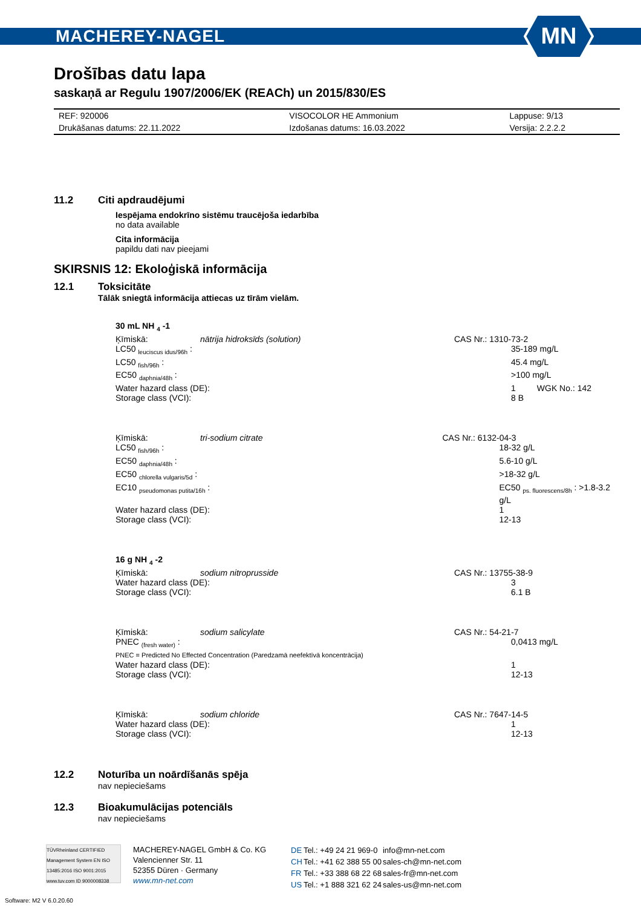MACHEREY-NAGEL
MN
Drošības datu lapa
saskaņā ar Regulu 1907/2006/EK (REACh) un 2015/830/ES
| REF: 920006 | VISOCOLOR HE Ammonium | Lappuse: 9/13 |
| Drukāšanas datums: 22.11.2022 | Izdošanas datums: 16.03.2022 | Versija: 2.2.2.2 |
11.2 Citi apdraudējumi
Iespējama endokrīno sistēmu traucējoša iedarbība
no data available
Cita informācija
papildu dati nav pieejami
SKIRSNIS 12: Ekoloģiskā informācija
12.1 Toksicitāte
Tālāk sniegtā informācija attiecas uz tīrām vielām.
| 30 mL NH <sub>4</sub> -1 | | | |
| Ķīmiskā: | nātrija hidroksīds (solution) | | CAS Nr.: 1310-73-2 |
| LC50 <sub>leuciscus idus/96h</sub> : | | 35-189 mg/L | |
| LC50 <sub>fish/96h</sub> : | | 45.4 mg/L | |
| EC50 <sub>daphnia/48h</sub> : | | >100 mg/L | |
| Water hazard class (DE): | | 1 WGK No.: 142 | |
| Storage class (VCI): | | 8 B | |
| Ķīmiskā: | tri-sodium citrate | | CAS Nr.: 6132-04-3 |
| LC50 <sub>fish/96h</sub> : | | 18-32 g/L | |
| EC50 <sub>daphnia/48h</sub> : | | 5.6-10 g/L | |
| EC50 <sub>chlorella vulgaris/5d</sub> : | | >18-32 g/L | |
| EC10 <sub>pseudomonas putita/16h</sub> : | | EC50 <sub>ps. fluorescens/8h</sub> : >1.8-3.2 g/L | |
| Water hazard class (DE): | | 1 | |
| Storage class (VCI): | | 12-13 | |
| 16 g NH <sub>4</sub> -2 | | | |
| Ķīmiskā: | sodium nitroprusside | | CAS Nr.: 13755-38-9 |
| Water hazard class (DE): | | 3 | |
| Storage class (VCI): | | 6.1 B | |
| Ķīmiskā: | sodium salicylate | | CAS Nr.: 54-21-7 |
| PNEC <sub>(fresh water)</sub> : | | 0,0413 mg/L | |
| PNEC = Predicted No Effected Concentration (Paredzamā neefektīvā koncentrācija) | | | |
| Water hazard class (DE): | | 1 | |
| Storage class (VCI): | | 12-13 | |
| Ķīmiskā: | sodium chloride | | CAS Nr.: 7647-14-5 |
| Water hazard class (DE): | | 1 | |
| Storage class (VCI): | | 12-13 | |
12.2 Noturība un noārdīšanās spēja
nav nepieciešams
12.3 Bioakumulācijas potenciāls
nav nepieciešams
TÜVRheinland CERTIFIED
Management System EN ISO 13485:2016 ISO 9001:2015
www.tuv.com ID 9000008338
MACHEREY-NAGEL GmbH & Co. KG
Valencienner Str. 11
52355 Düren · Germany
www.mn-net.com
| DE | Tel.: +49 24 21 969-0 | info@mn-net.com |
| CH | Tel.: +41 62 388 55 00 | sales-ch@mn-net.com |
| FR | Tel.: +33 388 68 22 68 | sales-fr@mn-net.com |
| US | Tel.: +1 888 321 62 24 | sales-us@mn-net.com |
Software: M2 V 6.0.20.60